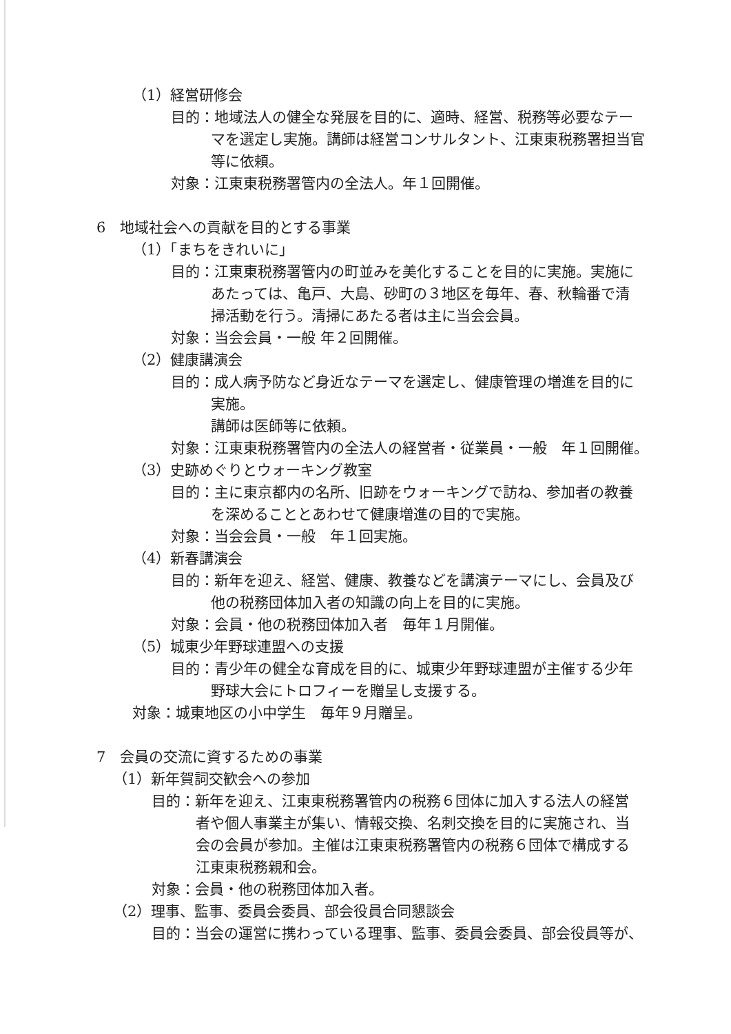（1）経営研修会
目的：地域法人の健全な発展を目的に、適時、経営、税務等必要なテー
マを選定し実施。講師は経営コンサルタント、江東東税務署担当官
等に依頼。
対象：江東東税務署管内の全法人。年１回開催。
6　地域社会への貢献を目的とする事業
（1）「まちをきれいに」
目的：江東東税務署管内の町並みを美化することを目的に実施。実施に
あたっては、亀戸、大島、砂町の３地区を毎年、春、秋輪番で清
掃活動を行う。清掃にあたる者は主に当会会員。
対象：当会会員・一般 年２回開催。
（2）健康講演会
目的：成人病予防など身近なテーマを選定し、健康管理の増進を目的に
実施。
講師は医師等に依頼。
対象：江東東税務署管内の全法人の経営者・従業員・一般　年１回開催。
（3）史跡めぐりとウォーキング教室
目的：主に東京都内の名所、旧跡をウォーキングで訪ね、参加者の教養
を深めることとあわせて健康増進の目的で実施。
対象：当会会員・一般　年１回実施。
（4）新春講演会
目的：新年を迎え、経営、健康、教養などを講演テーマにし、会員及び
他の税務団体加入者の知識の向上を目的に実施。
対象：会員・他の税務団体加入者　毎年１月開催。
（5）城東少年野球連盟への支援
目的：青少年の健全な育成を目的に、城東少年野球連盟が主催する少年
野球大会にトロフィーを贈呈し支援する。
対象：城東地区の小中学生　毎年９月贈呈。
7　会員の交流に資するための事業
（1）新年賀詞交歓会への参加
目的：新年を迎え、江東東税務署管内の税務６団体に加入する法人の経営
者や個人事業主が集い、情報交換、名刺交換を目的に実施され、当
会の会員が参加。主催は江東東税務署管内の税務６団体で構成する
江東東税務親和会。
対象：会員・他の税務団体加入者。
（2）理事、監事、委員会委員、部会役員合同懇談会
目的：当会の運営に携わっている理事、監事、委員会委員、部会役員等が、